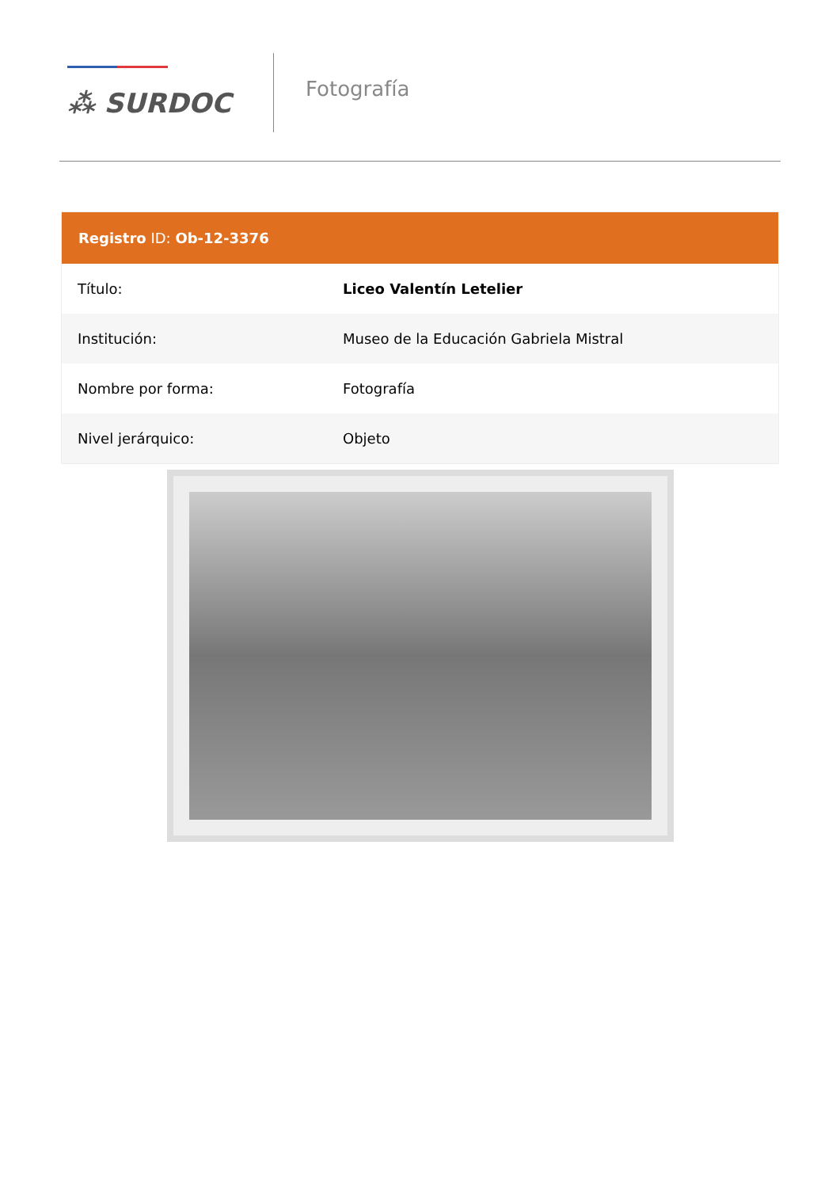⁂ SURDOC
Fotografía
Registro ID: Ob-12-3376
| Título: | Liceo Valentín Letelier |
| Institución: | Museo de la Educación Gabriela Mistral |
| Nombre por forma: | Fotografía |
| Nivel jerárquico: | Objeto |